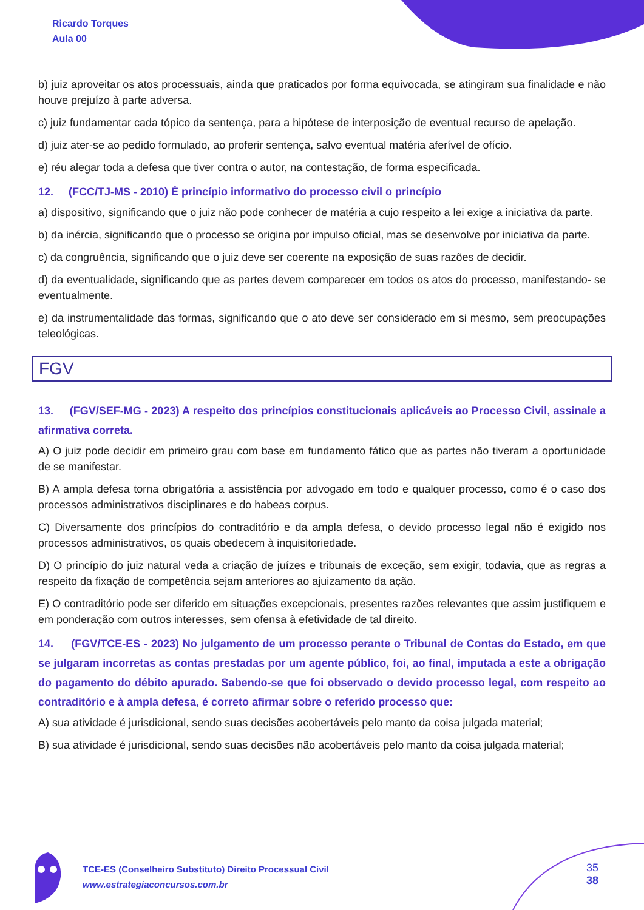Ricardo Torques
Aula 00
b) juiz aproveitar os atos processuais, ainda que praticados por forma equivocada, se atingiram sua finalidade e não houve prejuízo à parte adversa.
c) juiz fundamentar cada tópico da sentença, para a hipótese de interposição de eventual recurso de apelação.
d) juiz ater-se ao pedido formulado, ao proferir sentença, salvo eventual matéria aferível de ofício.
e) réu alegar toda a defesa que tiver contra o autor, na contestação, de forma especificada.
12. (FCC/TJ-MS - 2010) É princípio informativo do processo civil o princípio
a) dispositivo, significando que o juiz não pode conhecer de matéria a cujo respeito a lei exige a iniciativa da parte.
b) da inércia, significando que o processo se origina por impulso oficial, mas se desenvolve por iniciativa da parte.
c) da congruência, significando que o juiz deve ser coerente na exposição de suas razões de decidir.
d) da eventualidade, significando que as partes devem comparecer em todos os atos do processo, manifestando- se eventualmente.
e) da instrumentalidade das formas, significando que o ato deve ser considerado em si mesmo, sem preocupações teleológicas.
FGV
13. (FGV/SEF-MG - 2023) A respeito dos princípios constitucionais aplicáveis ao Processo Civil, assinale a afirmativa correta.
A) O juiz pode decidir em primeiro grau com base em fundamento fático que as partes não tiveram a oportunidade de se manifestar.
B) A ampla defesa torna obrigatória a assistência por advogado em todo e qualquer processo, como é o caso dos processos administrativos disciplinares e do habeas corpus.
C) Diversamente dos princípios do contraditório e da ampla defesa, o devido processo legal não é exigido nos processos administrativos, os quais obedecem à inquisitoriedade.
D) O princípio do juiz natural veda a criação de juízes e tribunais de exceção, sem exigir, todavia, que as regras a respeito da fixação de competência sejam anteriores ao ajuizamento da ação.
E) O contraditório pode ser diferido em situações excepcionais, presentes razões relevantes que assim justifiquem e em ponderação com outros interesses, sem ofensa à efetividade de tal direito.
14. (FGV/TCE-ES - 2023) No julgamento de um processo perante o Tribunal de Contas do Estado, em que se julgaram incorretas as contas prestadas por um agente público, foi, ao final, imputada a este a obrigação do pagamento do débito apurado. Sabendo-se que foi observado o devido processo legal, com respeito ao contraditório e à ampla defesa, é correto afirmar sobre o referido processo que:
A) sua atividade é jurisdicional, sendo suas decisões acobertáveis pelo manto da coisa julgada material;
B) sua atividade é jurisdicional, sendo suas decisões não acobertáveis pelo manto da coisa julgada material;
TCE-ES (Conselheiro Substituto) Direito Processual Civil
www.estrategiaconcursos.com.br
35
38